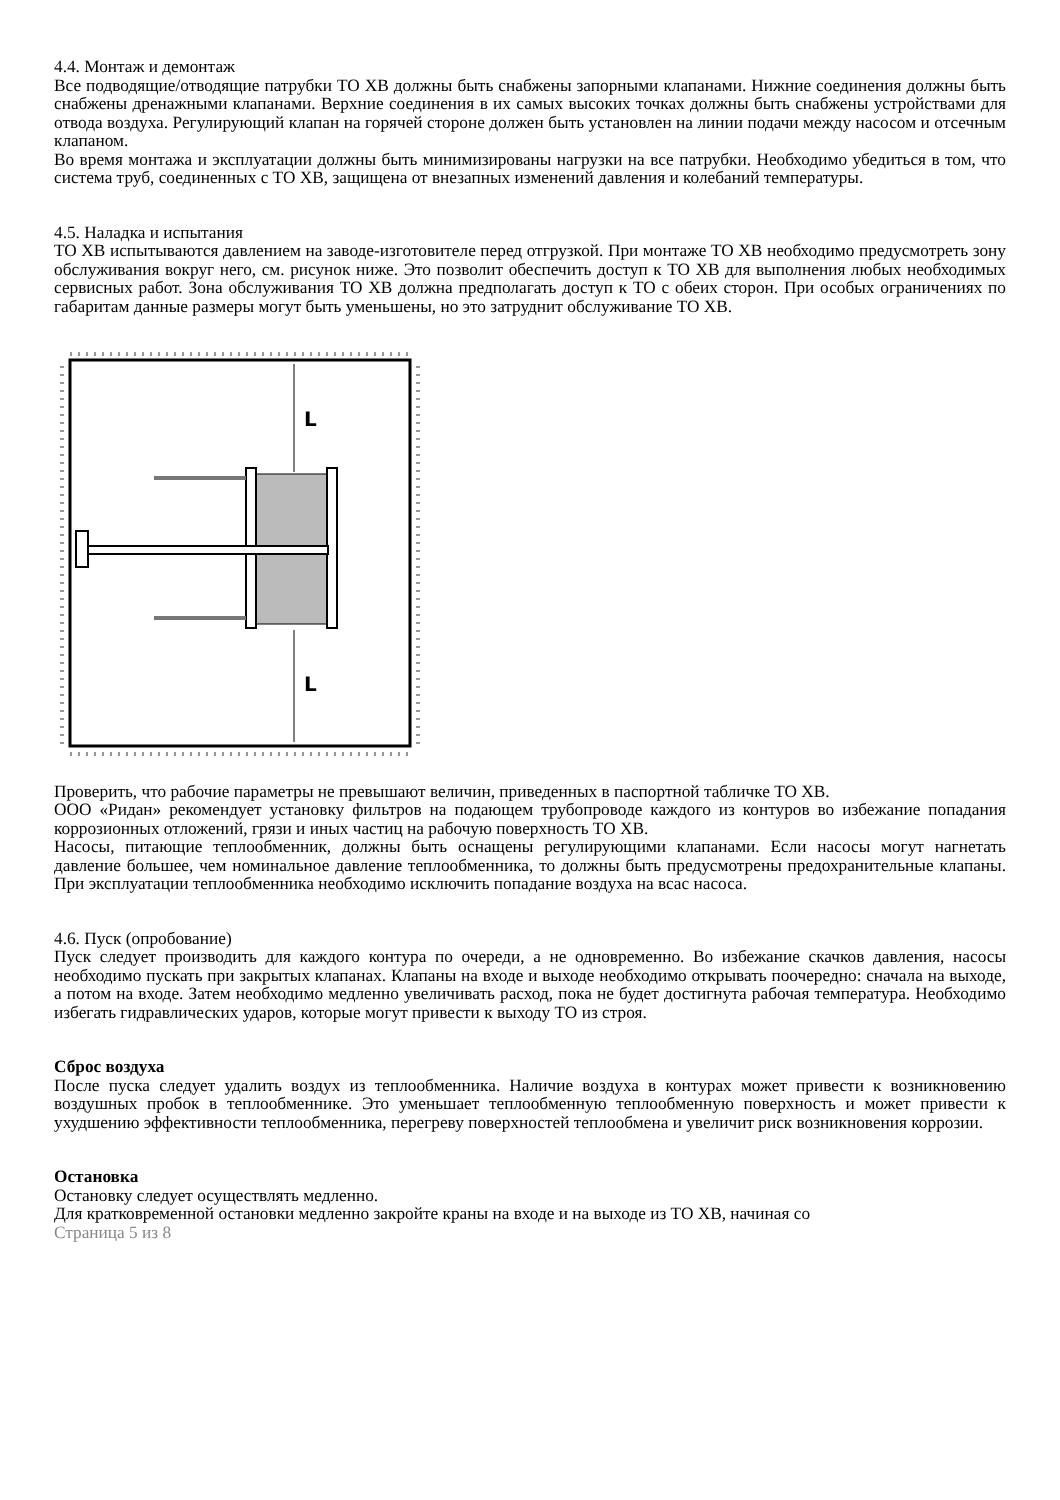4.4. Монтаж и демонтаж
Все подводящие/отводящие патрубки ТО ХВ должны быть снабжены запорными клапанами. Нижние соединения должны быть снабжены дренажными клапанами. Верхние соединения в их самых высоких точках должны быть снабжены устройствами для отвода воздуха. Регулирующий клапан на горячей стороне должен быть установлен на линии подачи между насосом и отсечным клапаном.
Во время монтажа и эксплуатации должны быть минимизированы нагрузки на все патрубки. Необходимо убедиться в том, что система труб, соединенных с ТО ХВ, защищена от внезапных изменений давления и колебаний температуры.
4.5. Наладка и испытания
ТО ХВ испытываются давлением на заводе-изготовителе перед отгрузкой. При монтаже ТО ХВ необходимо предусмотреть зону обслуживания вокруг него, см. рисунок ниже. Это позволит обеспечить доступ к ТО ХВ для выполнения любых необходимых сервисных работ. Зона обслуживания ТО ХВ должна предполагать доступ к ТО с обеих сторон. При особых ограничениях по габаритам данные размеры могут быть уменьшены, но это затруднит обслуживание ТО ХВ.
L
L
Проверить, что рабочие параметры не превышают величин, приведенных в паспортной табличке ТО ХВ.
ООО «Ридан» рекомендует установку фильтров на подающем трубопроводе каждого из контуров во избежание попадания коррозионных отложений, грязи и иных частиц на рабочую поверхность ТО ХВ.
Насосы, питающие теплообменник, должны быть оснащены регулирующими клапанами. Если насосы могут нагнетать давление большее, чем номинальное давление теплообменника, то должны быть предусмотрены предохранительные клапаны. При эксплуатации теплообменника необходимо исключить попадание воздуха на всас насоса.
4.6. Пуск (опробование)
Пуск следует производить для каждого контура по очереди, а не одновременно. Во избежание скачков давления, насосы необходимо пускать при закрытых клапанах. Клапаны на входе и выходе необходимо открывать поочередно: сначала на выходе, а потом на входе. Затем необходимо медленно увеличивать расход, пока не будет достигнута рабочая температура. Необходимо избегать гидравлических ударов, которые могут привести к выходу ТО из строя.
Сброс воздуха
После пуска следует удалить воздух из теплообменника. Наличие воздуха в контурах может привести к возникновению воздушных пробок в теплообменнике. Это уменьшает теплообменную теплообменную поверхность и может привести к ухудшению эффективности теплообменника, перегреву поверхностей теплообмена и увеличит риск возникновения коррозии.
Остановка
Остановку следует осуществлять медленно.
Для кратковременной остановки медленно закройте краны на входе и на выходе из ТО ХВ, начиная со
Страница 5 из 8